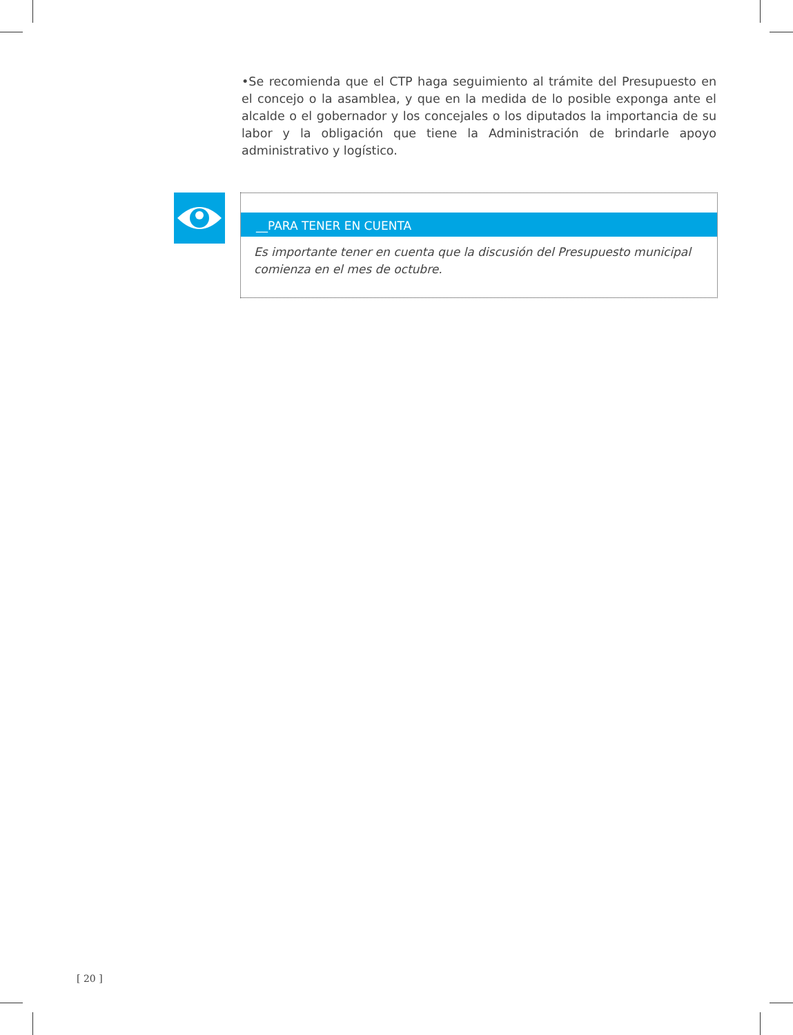•Se recomienda que el CTP haga seguimiento al trámite del Presupuesto en el concejo o la asamblea, y que en la medida de lo posible exponga ante el alcalde o el gobernador y los concejales o los diputados la importancia de su labor y la obligación que tiene la Administración de brindarle apoyo administrativo y logístico.
__PARA TENER EN CUENTA
Es importante tener en cuenta que la discusión del Presupuesto municipal comienza en el mes de octubre.
[ 20 ]